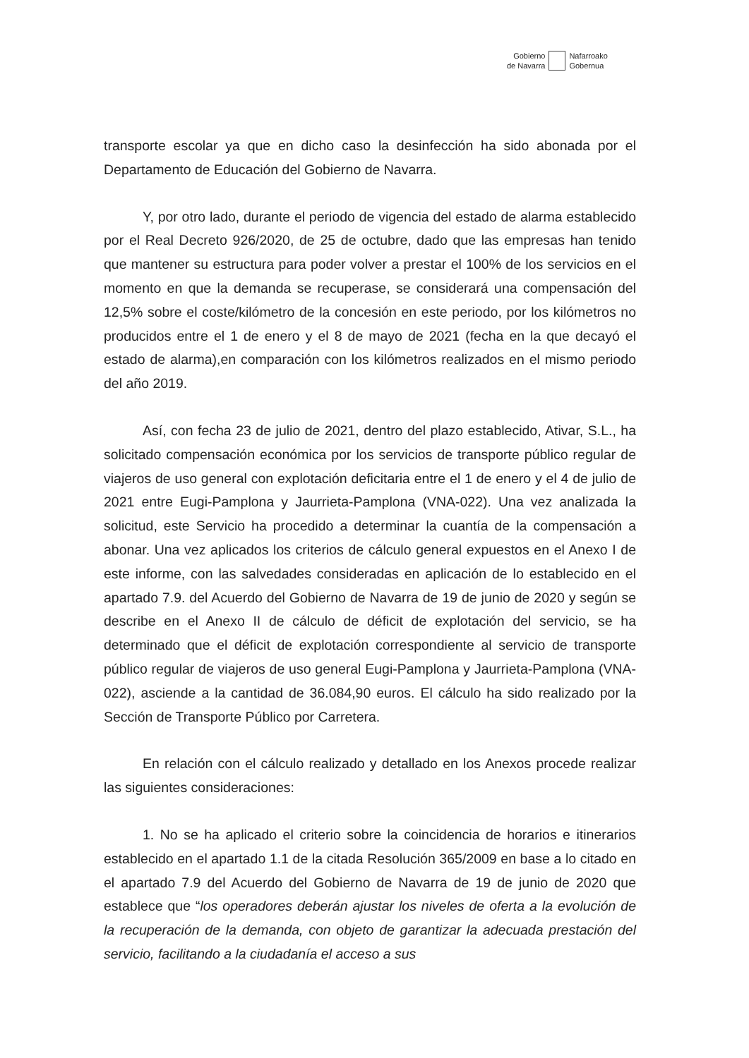Gobierno
de Navarra
Nafarroako
Gobernua
transporte escolar ya que en dicho caso la desinfección ha sido abonada por el Departamento de Educación del Gobierno de Navarra.
Y, por otro lado, durante el periodo de vigencia del estado de alarma establecido por el Real Decreto 926/2020, de 25 de octubre, dado que las empresas han tenido que mantener su estructura para poder volver a prestar el 100% de los servicios en el momento en que la demanda se recuperase, se considerará una compensación del 12,5% sobre el coste/kilómetro de la concesión en este periodo, por los kilómetros no producidos entre el 1 de enero y el 8 de mayo de 2021 (fecha en la que decayó el estado de alarma),en comparación con los kilómetros realizados en el mismo periodo del año 2019.
Así, con fecha 23 de julio de 2021, dentro del plazo establecido, Ativar, S.L., ha solicitado compensación económica por los servicios de transporte público regular de viajeros de uso general con explotación deficitaria entre el 1 de enero y el 4 de julio de 2021 entre Eugi-Pamplona y Jaurrieta-Pamplona (VNA-022). Una vez analizada la solicitud, este Servicio ha procedido a determinar la cuantía de la compensación a abonar. Una vez aplicados los criterios de cálculo general expuestos en el Anexo I de este informe, con las salvedades consideradas en aplicación de lo establecido en el apartado 7.9. del Acuerdo del Gobierno de Navarra de 19 de junio de 2020 y según se describe en el Anexo II de cálculo de déficit de explotación del servicio, se ha determinado que el déficit de explotación correspondiente al servicio de transporte público regular de viajeros de uso general Eugi-Pamplona y Jaurrieta-Pamplona (VNA-022), asciende a la cantidad de 36.084,90 euros. El cálculo ha sido realizado por la Sección de Transporte Público por Carretera.
En relación con el cálculo realizado y detallado en los Anexos procede realizar las siguientes consideraciones:
1. No se ha aplicado el criterio sobre la coincidencia de horarios e itinerarios establecido en el apartado 1.1 de la citada Resolución 365/2009 en base a lo citado en el apartado 7.9 del Acuerdo del Gobierno de Navarra de 19 de junio de 2020 que establece que “los operadores deberán ajustar los niveles de oferta a la evolución de la recuperación de la demanda, con objeto de garantizar la adecuada prestación del servicio, facilitando a la ciudadanía el acceso a sus